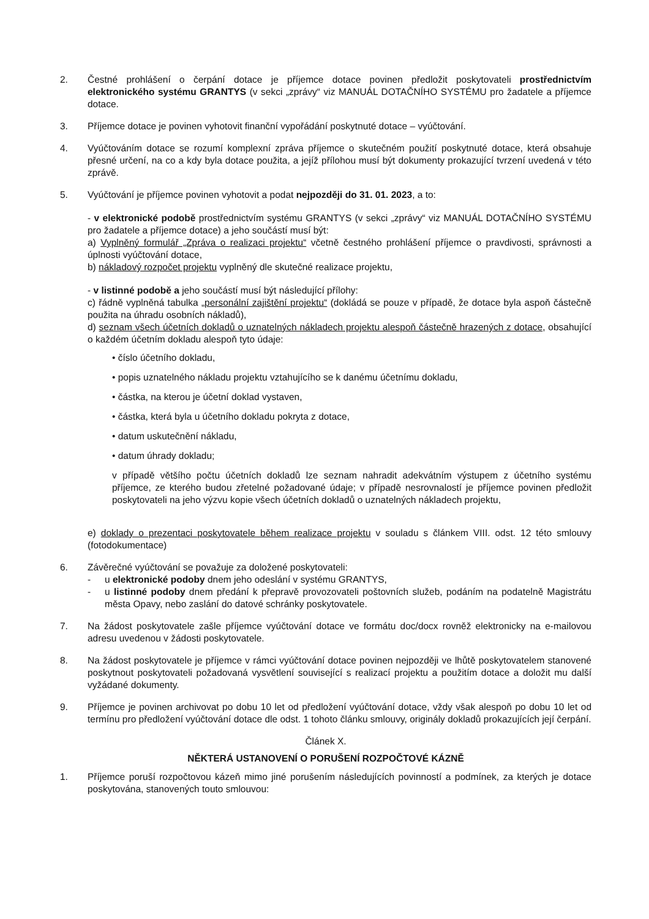2. Čestné prohlášení o čerpání dotace je příjemce dotace povinen předložit poskytovateli prostřednictvím elektronického systému GRANTYS (v sekci „zprávy“ viz MANUÁL DOTAČNÍHO SYSTÉMU pro žadatele a příjemce dotace.
3. Příjemce dotace je povinen vyhotovit finanční vypořádání poskytnuté dotace – vyúčtování.
4. Vyúčtováním dotace se rozumí komplexní zpráva příjemce o skutečném použití poskytnuté dotace, která obsahuje přesné určení, na co a kdy byla dotace použita, a jejíž přílohou musí být dokumenty prokazující tvrzení uvedená v této zprávě.
5. Vyúčtování je příjemce povinen vyhotovit a podat nejpozději do 31. 01. 2023, a to:
- v elektronické podobě prostřednictvím systému GRANTYS (v sekci „zprávy“ viz MANUÁL DOTAČNÍHO SYSTÉMU pro žadatele a příjemce dotace) a jeho součástí musí být:
a) Vyplněný formulář „Zpráva o realizaci projektu“ včetně čestného prohlášení příjemce o pravdivosti, správnosti a úplnosti vyúčtování dotace,
b) nákladový rozpočet projektu vyplněný dle skutečné realizace projektu,
- v listinné podobě a jeho součástí musí být následující přílohy:
c) řádně vyplněná tabulka „personální zajištění projektu“ (dokládá se pouze v případě, že dotace byla aspoň částečně použita na úhradu osobních nákladů),
d) seznam všech účetních dokladů o uznatelných nákladech projektu alespoň částečně hrazených z dotace, obsahující o každém účetním dokladu alespoň tyto údaje:
• číslo účetního dokladu,
• popis uznatelného nákladu projektu vztahujícího se k danému účetnímu dokladu,
• částka, na kterou je účetní doklad vystaven,
• částka, která byla u účetního dokladu pokryta z dotace,
• datum uskutečnění nákladu,
• datum úhrady dokladu;
v případě většího počtu účetních dokladů lze seznam nahradit adekvátním výstupem z účetního systému příjemce, ze kterého budou zřetelné požadované údaje; v případě nesrovnalostí je příjemce povinen předložit poskytovateli na jeho výzvu kopie všech účetních dokladů o uznatelných nákladech projektu,
e) doklady o prezentaci poskytovatele během realizace projektu v souladu s článkem VIII. odst. 12 této smlouvy (fotodokumentace)
6. Závěrečné vyúčtování se považuje za doložené poskytovateli:
- u elektronické podoby dnem jeho odeslání v systému GRANTYS,
- u listinné podoby dnem předání k přepravě provozovateli poštovních služeb, podáním na podatelně Magistrátu města Opavy, nebo zaslání do datové schránky poskytovatele.
7. Na žádost poskytovatele zašle příjemce vyúčtování dotace ve formátu doc/docx rovněž elektronicky na e-mailovou adresu uvedenou v žádosti poskytovatele.
8. Na žádost poskytovatele je příjemce v rámci vyúčtování dotace povinen nejpozději ve lhůtě poskytovatelem stanovené poskytnout poskytovateli požadovaná vysvětlení související s realizací projektu a použitím dotace a doložit mu další vyžádané dokumenty.
9. Příjemce je povinen archivovat po dobu 10 let od předložení vyúčtování dotace, vždy však alespoň po dobu 10 let od termínu pro předložení vyúčtování dotace dle odst. 1 tohoto článku smlouvy, originály dokladů prokazujících její čerpání.
Článek X.
NĚKTERÁ USTANOVENÍ O PORUŠENÍ ROZPOČTOVÉ KÁZNĚ
1. Příjemce poruší rozpočtovou kázeň mimo jiné porušením následujících povinností a podmínek, za kterých je dotace poskytována, stanovených touto smlouvou: